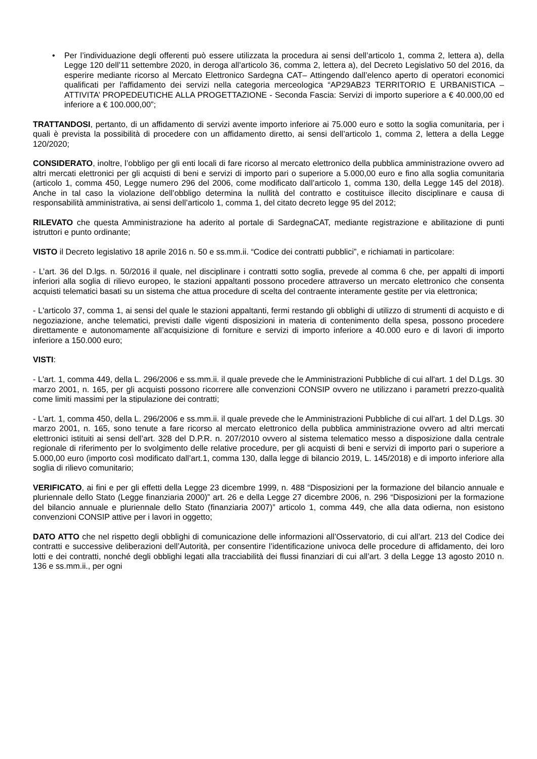• Per l’individuazione degli offerenti può essere utilizzata la procedura ai sensi dell’articolo 1, comma 2, lettera a), della Legge 120 dell’11 settembre 2020, in deroga all’articolo 36, comma 2, lettera a), del Decreto Legislativo 50 del 2016, da esperire mediante ricorso al Mercato Elettronico Sardegna CAT– Attingendo dall’elenco aperto di operatori economici qualificati per l'affidamento dei servizi nella categoria merceologica “AP29AB23 TERRITORIO E URBANISTICA – ATTIVITA’ PROPEDEUTICHE ALLA PROGETTAZIONE - Seconda Fascia: Servizi di importo superiore a € 40.000,00 ed inferiore a € 100.000,00”;
TRATTANDOSI, pertanto, di un affidamento di servizi avente importo inferiore ai 75.000 euro e sotto la soglia comunitaria, per i quali è prevista la possibilità di procedere con un affidamento diretto, ai sensi dell’articolo 1, comma 2, lettera a della Legge 120/2020;
CONSIDERATO, inoltre, l’obbligo per gli enti locali di fare ricorso al mercato elettronico della pubblica amministrazione ovvero ad altri mercati elettronici per gli acquisti di beni e servizi di importo pari o superiore a 5.000,00 euro e fino alla soglia comunitaria (articolo 1, comma 450, Legge numero 296 del 2006, come modificato dall’articolo 1, comma 130, della Legge 145 del 2018). Anche in tal caso la violazione dell’obbligo determina la nullità del contratto e costituisce illecito disciplinare e causa di responsabilità amministrativa, ai sensi dell’articolo 1, comma 1, del citato decreto legge 95 del 2012;
RILEVATO che questa Amministrazione ha aderito al portale di SardegnaCAT, mediante registrazione e abilitazione di punti istruttori e punto ordinante;
VISTO il Decreto legislativo 18 aprile 2016 n. 50 e ss.mm.ii. “Codice dei contratti pubblici”, e richiamati in particolare:
- L’art. 36 del D.lgs. n. 50/2016 il quale, nel disciplinare i contratti sotto soglia, prevede al comma 6 che, per appalti di importi inferiori alla soglia di rilievo europeo, le stazioni appaltanti possono procedere attraverso un mercato elettronico che consenta acquisti telematici basati su un sistema che attua procedure di scelta del contraente interamente gestite per via elettronica;
- L'articolo 37, comma 1, ai sensi del quale le stazioni appaltanti, fermi restando gli obblighi di utilizzo di strumenti di acquisto e di negoziazione, anche telematici, previsti dalle vigenti disposizioni in materia di contenimento della spesa, possono procedere direttamente e autonomamente all’acquisizione di forniture e servizi di importo inferiore a 40.000 euro e di lavori di importo inferiore a 150.000 euro;
VISTI:
- L'art. 1, comma 449, della L. 296/2006 e ss.mm.ii. il quale prevede che le Amministrazioni Pubbliche di cui all'art. 1 del D.Lgs. 30 marzo 2001, n. 165, per gli acquisti possono ricorrere alle convenzioni CONSIP ovvero ne utilizzano i parametri prezzo-qualità come limiti massimi per la stipulazione dei contratti;
- L'art. 1, comma 450, della L. 296/2006 e ss.mm.ii. il quale prevede che le Amministrazioni Pubbliche di cui all'art. 1 del D.Lgs. 30 marzo 2001, n. 165, sono tenute a fare ricorso al mercato elettronico della pubblica amministrazione ovvero ad altri mercati elettronici istituiti ai sensi dell’art. 328 del D.P.R. n. 207/2010 ovvero al sistema telematico messo a disposizione dalla centrale regionale di riferimento per lo svolgimento delle relative procedure, per gli acquisti di beni e servizi di importo pari o superiore a 5.000,00 euro (importo così modificato dall’art.1, comma 130, dalla legge di bilancio 2019, L. 145/2018) e di importo inferiore alla soglia di rilievo comunitario;
VERIFICATO, ai fini e per gli effetti della Legge 23 dicembre 1999, n. 488 “Disposizioni per la formazione del bilancio annuale e pluriennale dello Stato (Legge finanziaria 2000)” art. 26 e della Legge 27 dicembre 2006, n. 296 “Disposizioni per la formazione del bilancio annuale e pluriennale dello Stato (finanziaria 2007)” articolo 1, comma 449, che alla data odierna, non esistono convenzioni CONSIP attive per i lavori in oggetto;
DATO ATTO che nel rispetto degli obblighi di comunicazione delle informazioni all’Osservatorio, di cui all’art. 213 del Codice dei contratti e successive deliberazioni dell’Autorità, per consentire l’identificazione univoca delle procedure di affidamento, dei loro lotti e dei contratti, nonché degli obblighi legati alla tracciabilità dei flussi finanziari di cui all’art. 3 della Legge 13 agosto 2010 n. 136 e ss.mm.ii., per ogni